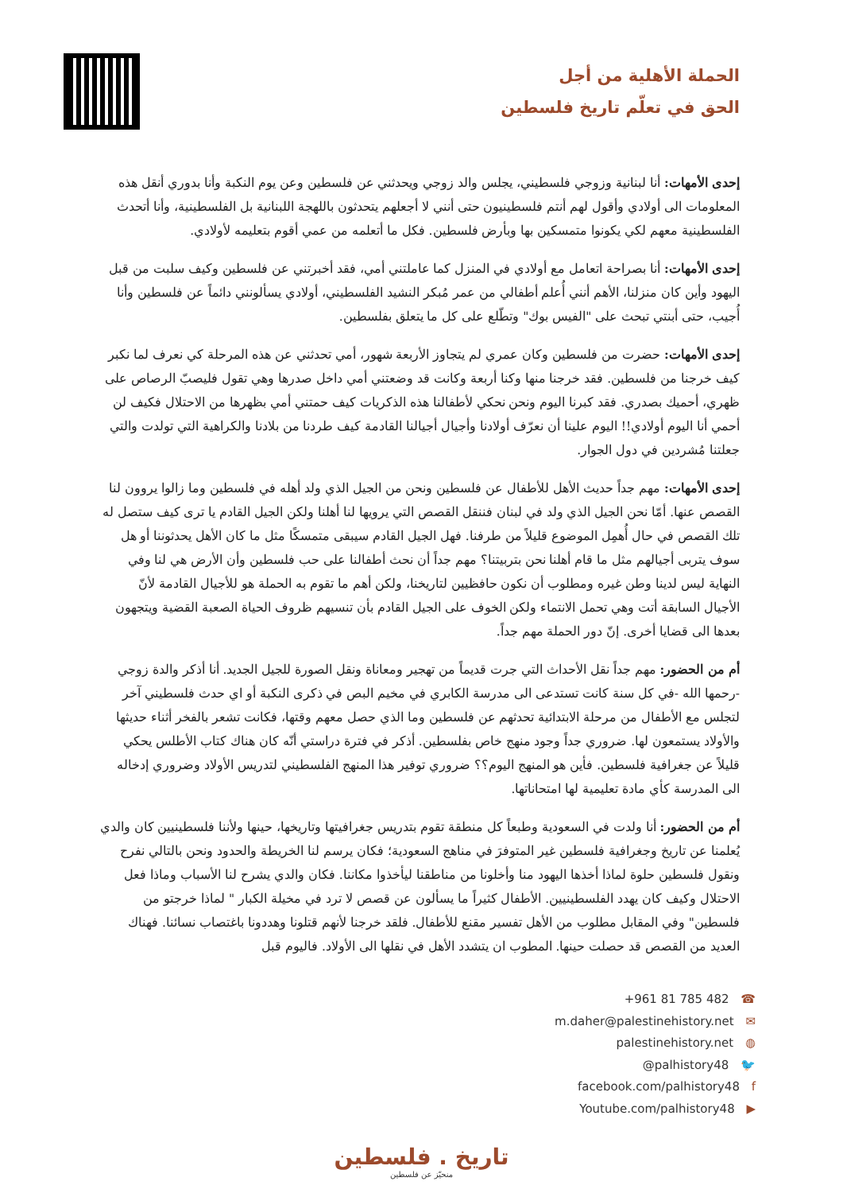الحملة الأهلية من أجل
الحق في تعلّم تاريخ فلسطين
إحدى الأمهات: أنا لبنانية وزوجي فلسطيني، يجلس والد زوجي ويحدثني عن فلسطين وعن يوم النكبة وأنا بدوري أنقل هذه المعلومات الى أولادي وأقول لهم أنتم فلسطينيون حتى أنني لا أجعلهم يتحدثون باللهجة اللبنانية بل الفلسطينية، وأنا أتحدث الفلسطينية معهم لكي يكونوا متمسكين بها وبأرض فلسطين. فكل ما أتعلمه من عمي أقوم بتعليمه لأولادي.
إحدى الأمهات: أنا بصراحة اتعامل مع أولادي في المنزل كما عاملتني أمي، فقد أخبرتني عن فلسطين وكيف سلبت من قبل اليهود وأين كان منزلنا، الأهم أنني أُعلم أطفالي من عمر مُبكر النشيد الفلسطيني، أولادي يسألونني دائماً عن فلسطين وأنا أُجيب، حتى أبنتي تبحث على "الفيس بوك" وتطّلع على كل ما يتعلق بفلسطين.
إحدى الأمهات: حضرت من فلسطين وكان عمري لم يتجاوز الأربعة شهور، أمي تحدثني عن هذه المرحلة كي نعرف لما نكبر كيف خرجنا من فلسطين. فقد خرجنا منها وكنا أربعة وكانت قد وضعتني أمي داخل صدرها وهي تقول فليصبّ الرصاص على ظهري، أحميك بصدري. فقد كبرنا اليوم ونحن نحكي لأطفالنا هذه الذكريات كيف حمتني أمي بظهرها من الاحتلال فكيف لن أحمي أنا اليوم أولادي!! اليوم علينا أن نعرّف أولادنا وأجيال أجيالنا القادمة كيف طردنا من بلادنا والكراهية التي تولدت والتي جعلتنا مُشردين في دول الجوار.
إحدى الأمهات: مهم جداً حديث الأهل للأطفال عن فلسطين ونحن من الجيل الذي ولد أهله في فلسطين وما زالوا يروون لنا القصص عنها. أمّا نحن الجيل الذي ولد في لبنان فننقل القصص التي يرويها لنا أهلنا ولكن الجيل القادم يا ترى كيف ستصل له تلك القصص في حال أُهمِل الموضوع قليلاً من طرفنا. فهل الجيل القادم سيبقى متمسكًا مثل ما كان الأهل يحدثوننا أو هل سوف يتربى أجيالهم مثل ما قام أهلنا نحن بتربيتنا؟ مهم جداً أن نحث أطفالنا على حب فلسطين وأن الأرض هي لنا وفي النهاية ليس لدينا وطن غيره ومطلوب أن نكون حافظيين لتاريخنا، ولكن أهم ما تقوم به الحملة هو للأجيال القادمة لأنّ الأجيال السابقة أتت وهي تحمل الانتماء ولكن الخوف على الجيل القادم بأن تنسيهم ظروف الحياة الصعبة القضية ويتجهون بعدها الى قضايا أخرى. إنّ دور الحملة مهم جداً.
أم من الحضور: مهم جداً نقل الأحداث التي جرت قديماً من تهجير ومعاناة ونقل الصورة للجيل الجديد. أنا أذكر والدة زوجي -رحمها الله -في كل سنة كانت تستدعى الى مدرسة الكابري في مخيم البص في ذكرى النكبة أو اي حدث فلسطيني آخر لتجلس مع الأطفال من مرحلة الابتدائية تحدثهم عن فلسطين وما الذي حصل معهم وقتها، فكانت تشعر بالفخر أثناء حديثها والأولاد يستمعون لها. ضروري جداً وجود منهج خاص بفلسطين. أذكر في فترة دراستي أنّه كان هناك كتاب الأطلس يحكي قليلاً عن جغرافية فلسطين. فأين هو المنهج اليوم؟؟ ضروري توفير هذا المنهج الفلسطيني لتدريس الأولاد وضروري إدخاله الى المدرسة كأي مادة تعليمية لها امتحاناتها.
أم من الحضور: أنا ولدت في السعودية وطبعاً كل منطقة تقوم بتدريس جغرافيتها وتاريخها، حينها ولأننا فلسطينيين كان والدي يُعلمنا عن تاريخ وجغرافية فلسطين غير المتوفرَ في مناهج السعودية؛ فكان يرسم لنا الخريطة والحدود ونحن بالتالي نفرح ونقول فلسطين حلوة لماذا أخذها اليهود منا وأخلونا من مناطقنا ليأخذوا مكاننا. فكان والدي يشرح لنا الأسباب وماذا فعل الاحتلال وكيف كان يهدد الفلسطينيين. الأطفال كثيراً ما يسألون عن قصص لا ترد في مخيلة الكبار " لماذا خرجتو من فلسطين" وفي المقابل مطلوب من الأهل تفسير مقنع للأطفال. فلقد خرجنا لأنهم قتلونا وهددونا باغتصاب نسائنا. فهناك العديد من القصص قد حصلت حينها. المطوب ان يتشدد الأهل في نقلها الى الأولاد. فاليوم قبل
+961 81 785 482 ☎
m.daher@palestinehistory.net ✉
palestinehistory.net ◍
@palhistory48 🐦
facebook.com/palhistory48 f
Youtube.com/palhistory48 ▶
تاريخ . فلسطين
منحيّز عن فلسطين